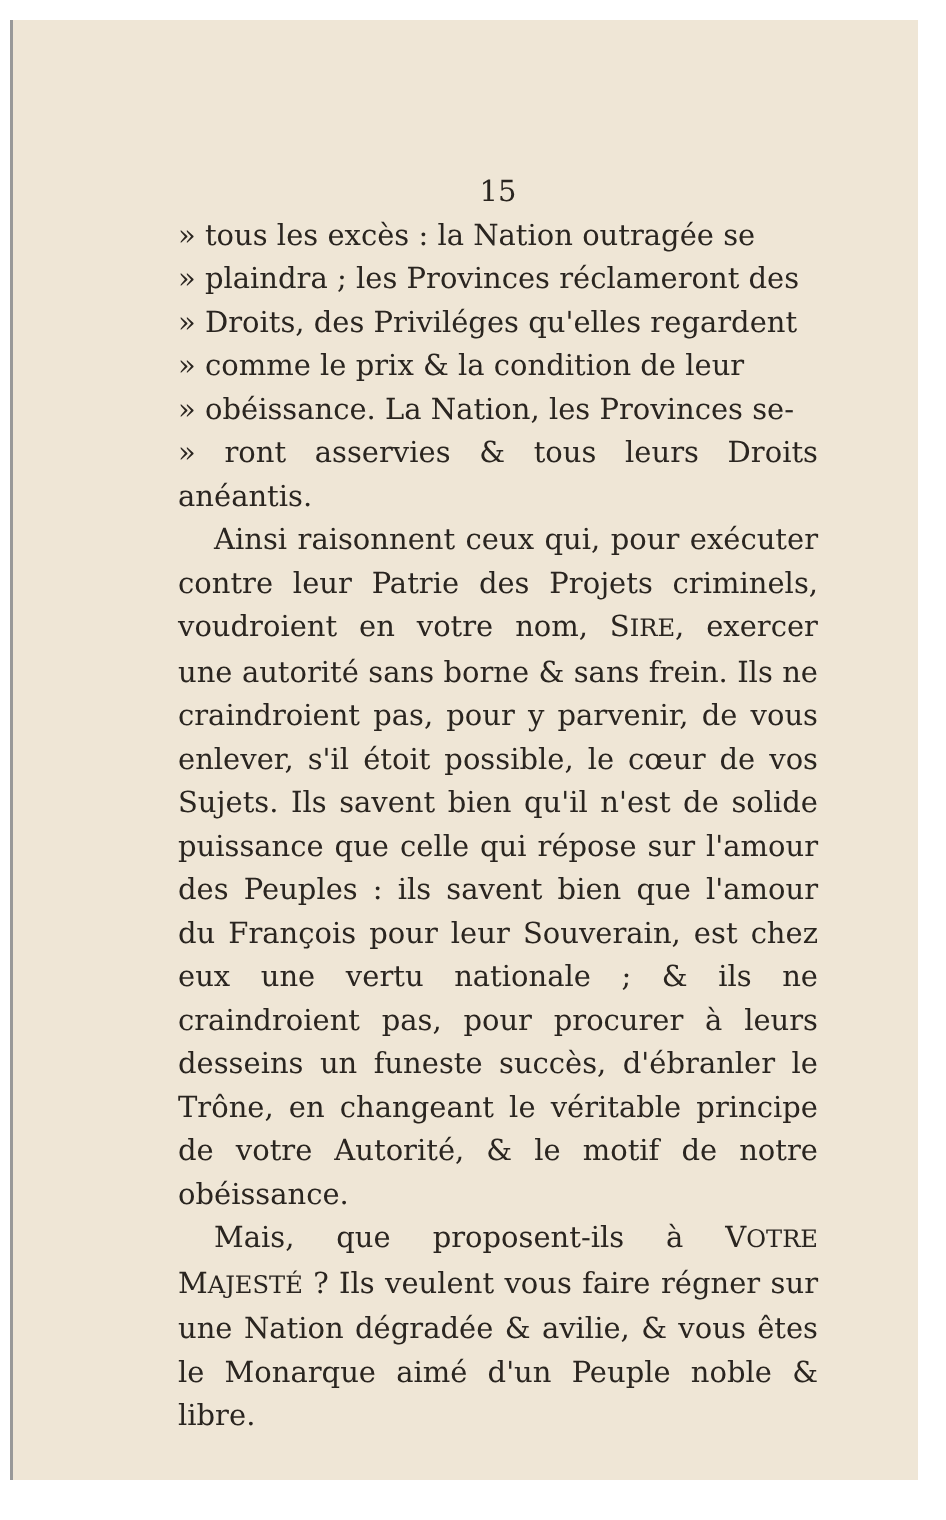15
» tous les excès : la Nation outragée se
» plaindra ; les Provinces réclameront des
» Droits, des Priviléges qu'elles regardent
» comme le prix & la condition de leur
» obéissance. La Nation, les Provinces se-
» ront asservies & tous leurs Droits anéantis.
Ainsi raisonnent ceux qui, pour exécuter contre leur Patrie des Projets criminels, voudroient en votre nom, SIRE, exercer une autorité sans borne & sans frein. Ils ne craindroient pas, pour y parvenir, de vous enlever, s'il étoit possible, le cœur de vos Sujets. Ils savent bien qu'il n'est de solide puissance que celle qui répose sur l'amour des Peuples : ils savent bien que l'amour du François pour leur Souverain, est chez eux une vertu nationale ; & ils ne craindroient pas, pour procurer à leurs desseins un funeste succès, d'ébranler le Trône, en changeant le véritable principe de votre Autorité, & le motif de notre obéissance.
Mais, que proposent-ils à VOTRE MAJESTÉ ? Ils veulent vous faire régner sur une Nation dégradée & avilie, & vous êtes le Monarque aimé d'un Peuple noble & libre.